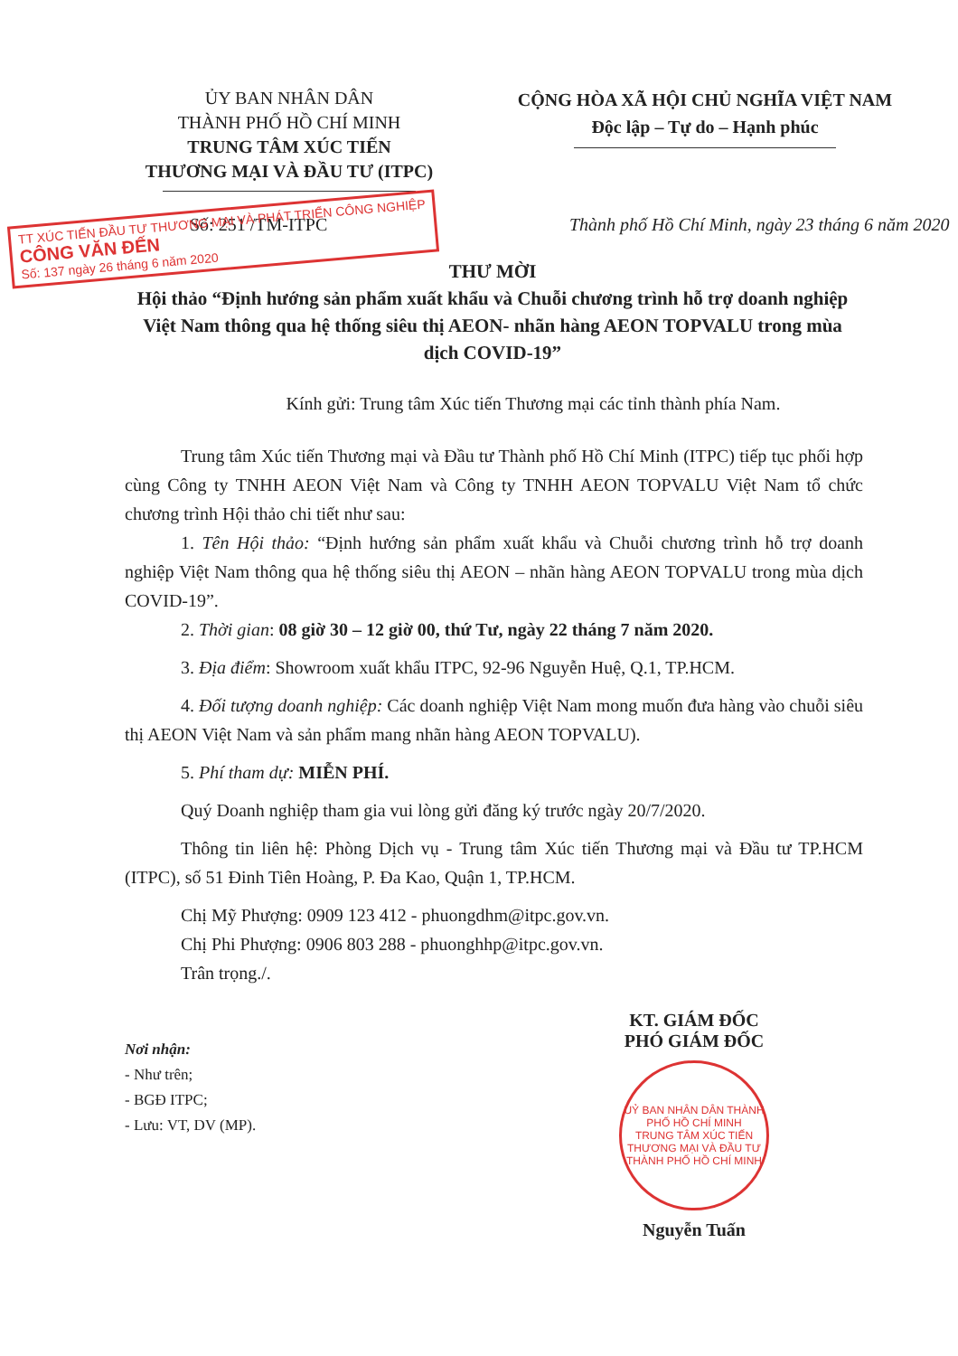ỦY BAN NHÂN DÂN
THÀNH PHỐ HỒ CHÍ MINH
TRUNG TÂM XÚC TIẾN
THƯƠNG MẠI VÀ ĐẦU TƯ (ITPC)
CỘNG HÒA XÃ HỘI CHỦ NGHĨA VIỆT NAM
Độc lập – Tự do – Hạnh phúc
Số: 251 /TM-ITPC Thành phố Hồ Chí Minh, ngày 23 tháng 6 năm 2020
TT XÚC TIẾN ĐẦU TƯ THƯƠNG MẠI VÀ PHÁT TRIỂN CÔNG NGHIỆP
CÔNG VĂN ĐẾN
Số: 137 ngày 26 tháng 6 năm 2020
THƯ MỜI
Hội thảo “Định hướng sản phẩm xuất khẩu và Chuỗi chương trình hỗ trợ doanh nghiệp Việt Nam thông qua hệ thống siêu thị AEON- nhãn hàng AEON TOPVALU trong mùa dịch COVID-19”
Kính gửi: Trung tâm Xúc tiến Thương mại các tỉnh thành phía Nam.
Trung tâm Xúc tiến Thương mại và Đầu tư Thành phố Hồ Chí Minh (ITPC) tiếp tục phối hợp cùng Công ty TNHH AEON Việt Nam và Công ty TNHH AEON TOPVALU Việt Nam tổ chức chương trình Hội thảo chi tiết như sau:
1. Tên Hội thảo: “Định hướng sản phẩm xuất khẩu và Chuỗi chương trình hỗ trợ doanh nghiệp Việt Nam thông qua hệ thống siêu thị AEON – nhãn hàng AEON TOPVALU trong mùa dịch COVID-19”.
2. Thời gian: 08 giờ 30 – 12 giờ 00, thứ Tư, ngày 22 tháng 7 năm 2020.
3. Địa điểm: Showroom xuất khẩu ITPC, 92-96 Nguyễn Huệ, Q.1, TP.HCM.
4. Đối tượng doanh nghiệp: Các doanh nghiệp Việt Nam mong muốn đưa hàng vào chuỗi siêu thị AEON Việt Nam và sản phẩm mang nhãn hàng AEON TOPVALU).
5. Phí tham dự: MIỄN PHÍ.
Quý Doanh nghiệp tham gia vui lòng gửi đăng ký trước ngày 20/7/2020.
Thông tin liên hệ: Phòng Dịch vụ - Trung tâm Xúc tiến Thương mại và Đầu tư TP.HCM (ITPC), số 51 Đinh Tiên Hoàng, P. Đa Kao, Quận 1, TP.HCM.
Chị Mỹ Phượng: 0909 123 412 - phuongdhm@itpc.gov.vn.
Chị Phi Phượng: 0906 803 288 - phuonghhp@itpc.gov.vn.
Trân trọng./.
Nơi nhận:
- Như trên;
- BGĐ ITPC;
- Lưu: VT, DV (MP).
KT. GIÁM ĐỐC
PHÓ GIÁM ĐỐC
UỶ BAN NHÂN DÂN THÀNH PHỐ HỒ CHÍ MINH
TRUNG TÂM XÚC TIẾN THƯƠNG MẠI VÀ ĐẦU TƯ THÀNH PHỐ HỒ CHÍ MINH
Nguyễn Tuấn